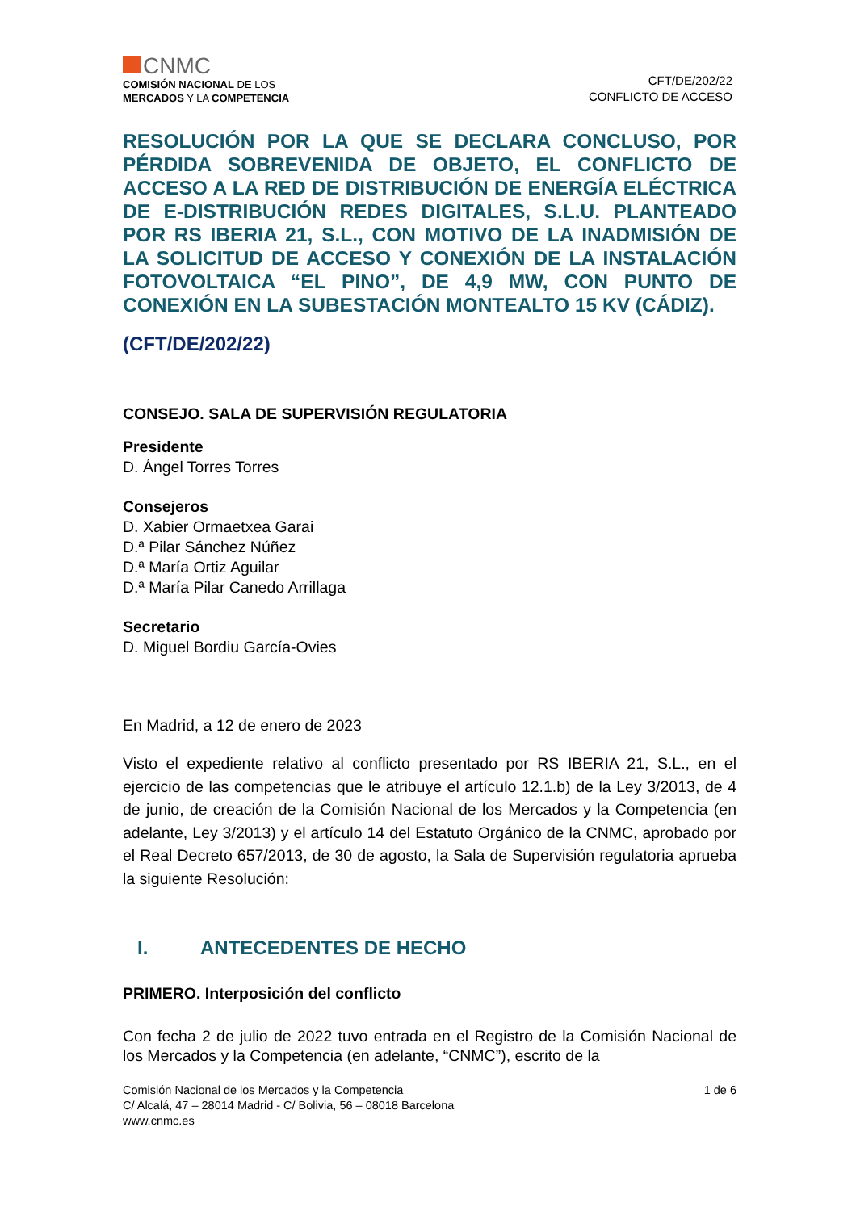CNMC
COMISIÓN NACIONAL DE LOS
MERCADOS Y LA COMPETENCIA
CFT/DE/202/22
CONFLICTO DE ACCESO
RESOLUCIÓN POR LA QUE SE DECLARA CONCLUSO, POR PÉRDIDA SOBREVENIDA DE OBJETO, EL CONFLICTO DE ACCESO A LA RED DE DISTRIBUCIÓN DE ENERGÍA ELÉCTRICA DE E-DISTRIBUCIÓN REDES DIGITALES, S.L.U. PLANTEADO POR RS IBERIA 21, S.L., CON MOTIVO DE LA INADMISIÓN DE LA SOLICITUD DE ACCESO Y CONEXIÓN DE LA INSTALACIÓN FOTOVOLTAICA “EL PINO”, DE 4,9 MW, CON PUNTO DE CONEXIÓN EN LA SUBESTACIÓN MONTEALTO 15 KV (CÁDIZ).
(CFT/DE/202/22)
CONSEJO. SALA DE SUPERVISIÓN REGULATORIA
Presidente
D. Ángel Torres Torres
Consejeros
D. Xabier Ormaetxea Garai
D.ª Pilar Sánchez Núñez
D.ª María Ortiz Aguilar
D.ª María Pilar Canedo Arrillaga
Secretario
D. Miguel Bordiu García-Ovies
En Madrid, a 12 de enero de 2023
Visto el expediente relativo al conflicto presentado por RS IBERIA 21, S.L., en el ejercicio de las competencias que le atribuye el artículo 12.1.b) de la Ley 3/2013, de 4 de junio, de creación de la Comisión Nacional de los Mercados y la Competencia (en adelante, Ley 3/2013) y el artículo 14 del Estatuto Orgánico de la CNMC, aprobado por el Real Decreto 657/2013, de 30 de agosto, la Sala de Supervisión regulatoria aprueba la siguiente Resolución:
I. ANTECEDENTES DE HECHO
PRIMERO. Interposición del conflicto
Con fecha 2 de julio de 2022 tuvo entrada en el Registro de la Comisión Nacional de los Mercados y la Competencia (en adelante, “CNMC”), escrito de la
Comisión Nacional de los Mercados y la Competencia
C/ Alcalá, 47 – 28014 Madrid - C/ Bolivia, 56 – 08018 Barcelona
www.cnmc.es
1 de 6